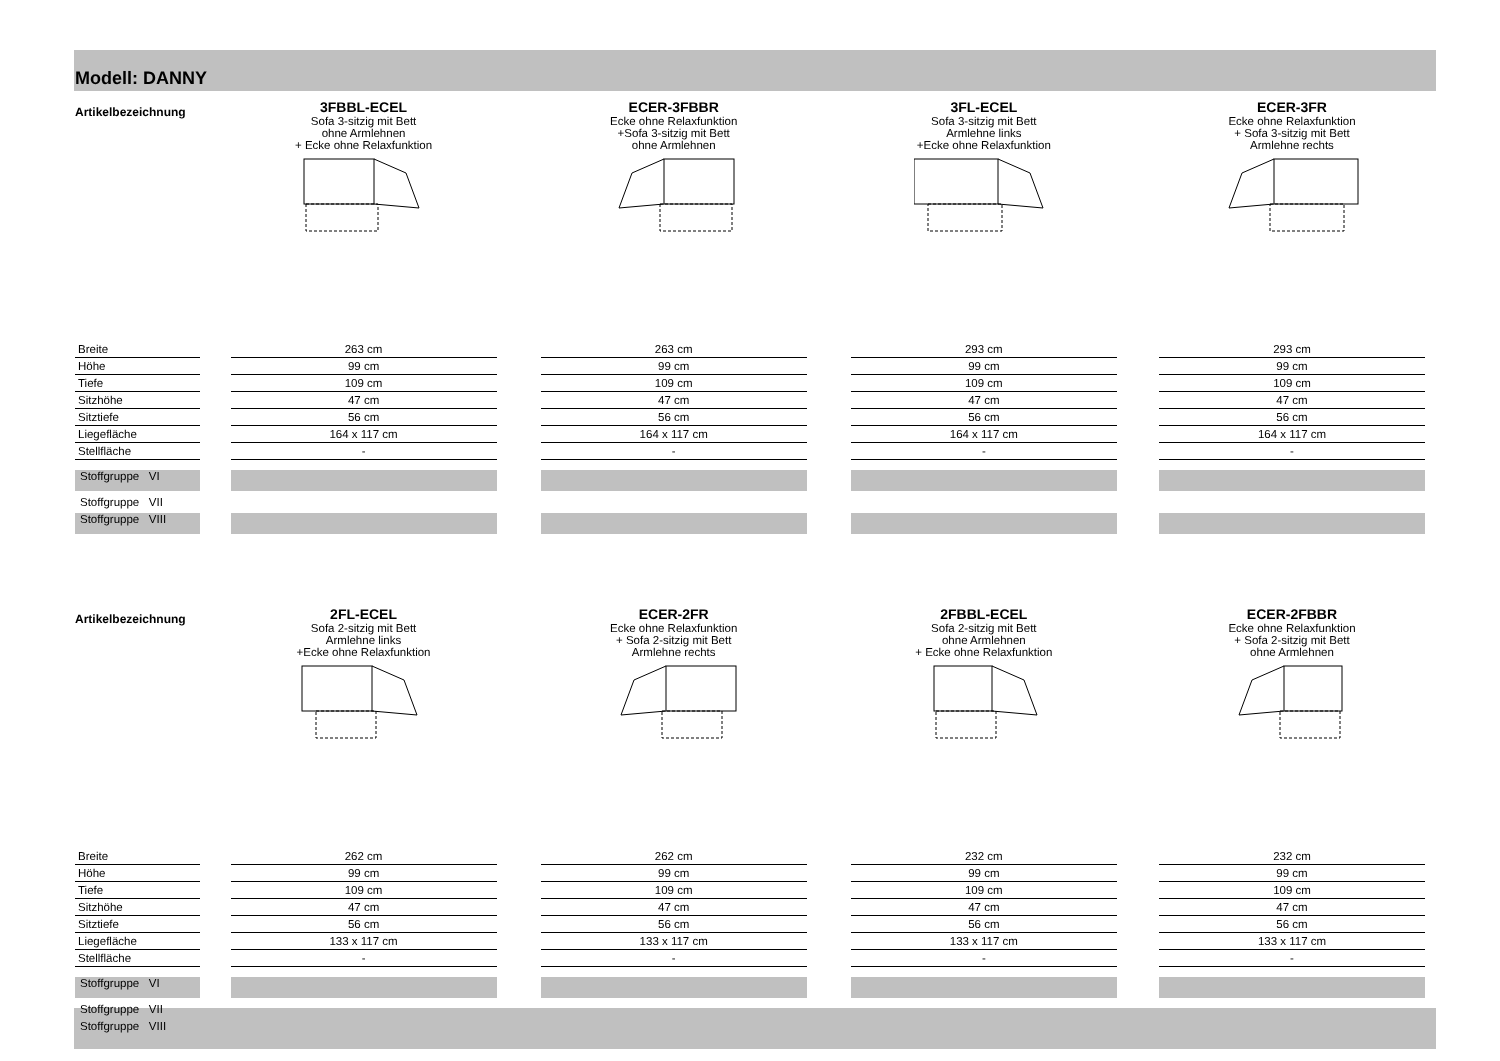Modell: DANNY
| Artikelbezeichnung | | 3FBBL-ECEL Sofa 3-sitzig mit Bett ohne Armlehnen + Ecke ohne Relaxfunktion | | ECER-3FBBR Ecke ohne Relaxfunktion +Sofa 3-sitzig mit Bett ohne Armlehnen | | 3FL-ECEL Sofa 3-sitzig mit Bett Armlehne links +Ecke ohne Relaxfunktion | | ECER-3FR Ecke ohne Relaxfunktion + Sofa 3-sitzig mit Bett Armlehne rechts |
| Breite | | 263 cm | | 263 cm | | 293 cm | | 293 cm |
| Höhe | | 99 cm | | 99 cm | | 99 cm | | 99 cm |
| Tiefe | | 109 cm | | 109 cm | | 109 cm | | 109 cm |
| Sitzhöhe | | 47 cm | | 47 cm | | 47 cm | | 47 cm |
| Sitztiefe | | 56 cm | | 56 cm | | 56 cm | | 56 cm |
| Liegefläche | | 164 x 117 cm | | 164 x 117 cm | | 164 x 117 cm | | 164 x 117 cm |
| Stellfläche | | - | | - | | - | | - |
| Stoffgruppe VI | | | | | | | | |
| Stoffgruppe VII | | | | | | | | |
| Stoffgruppe VIII | | | | | | | | |
| Artikelbezeichnung | | 2FL-ECEL Sofa 2-sitzig mit Bett Armlehne links +Ecke ohne Relaxfunktion | | ECER-2FR Ecke ohne Relaxfunktion + Sofa 2-sitzig mit Bett Armlehne rechts | | 2FBBL-ECEL Sofa 2-sitzig mit Bett ohne Armlehnen + Ecke ohne Relaxfunktion | | ECER-2FBBR Ecke ohne Relaxfunktion + Sofa 2-sitzig mit Bett ohne Armlehnen |
| Breite | | 262 cm | | 262 cm | | 232 cm | | 232 cm |
| Höhe | | 99 cm | | 99 cm | | 99 cm | | 99 cm |
| Tiefe | | 109 cm | | 109 cm | | 109 cm | | 109 cm |
| Sitzhöhe | | 47 cm | | 47 cm | | 47 cm | | 47 cm |
| Sitztiefe | | 56 cm | | 56 cm | | 56 cm | | 56 cm |
| Liegefläche | | 133 x 117 cm | | 133 x 117 cm | | 133 x 117 cm | | 133 x 117 cm |
| Stellfläche | | - | | - | | - | | - |
| Stoffgruppe VI | | | | | | | | |
| Stoffgruppe VII | | | | | | | | |
| Stoffgruppe VIII | | | | | | | | |